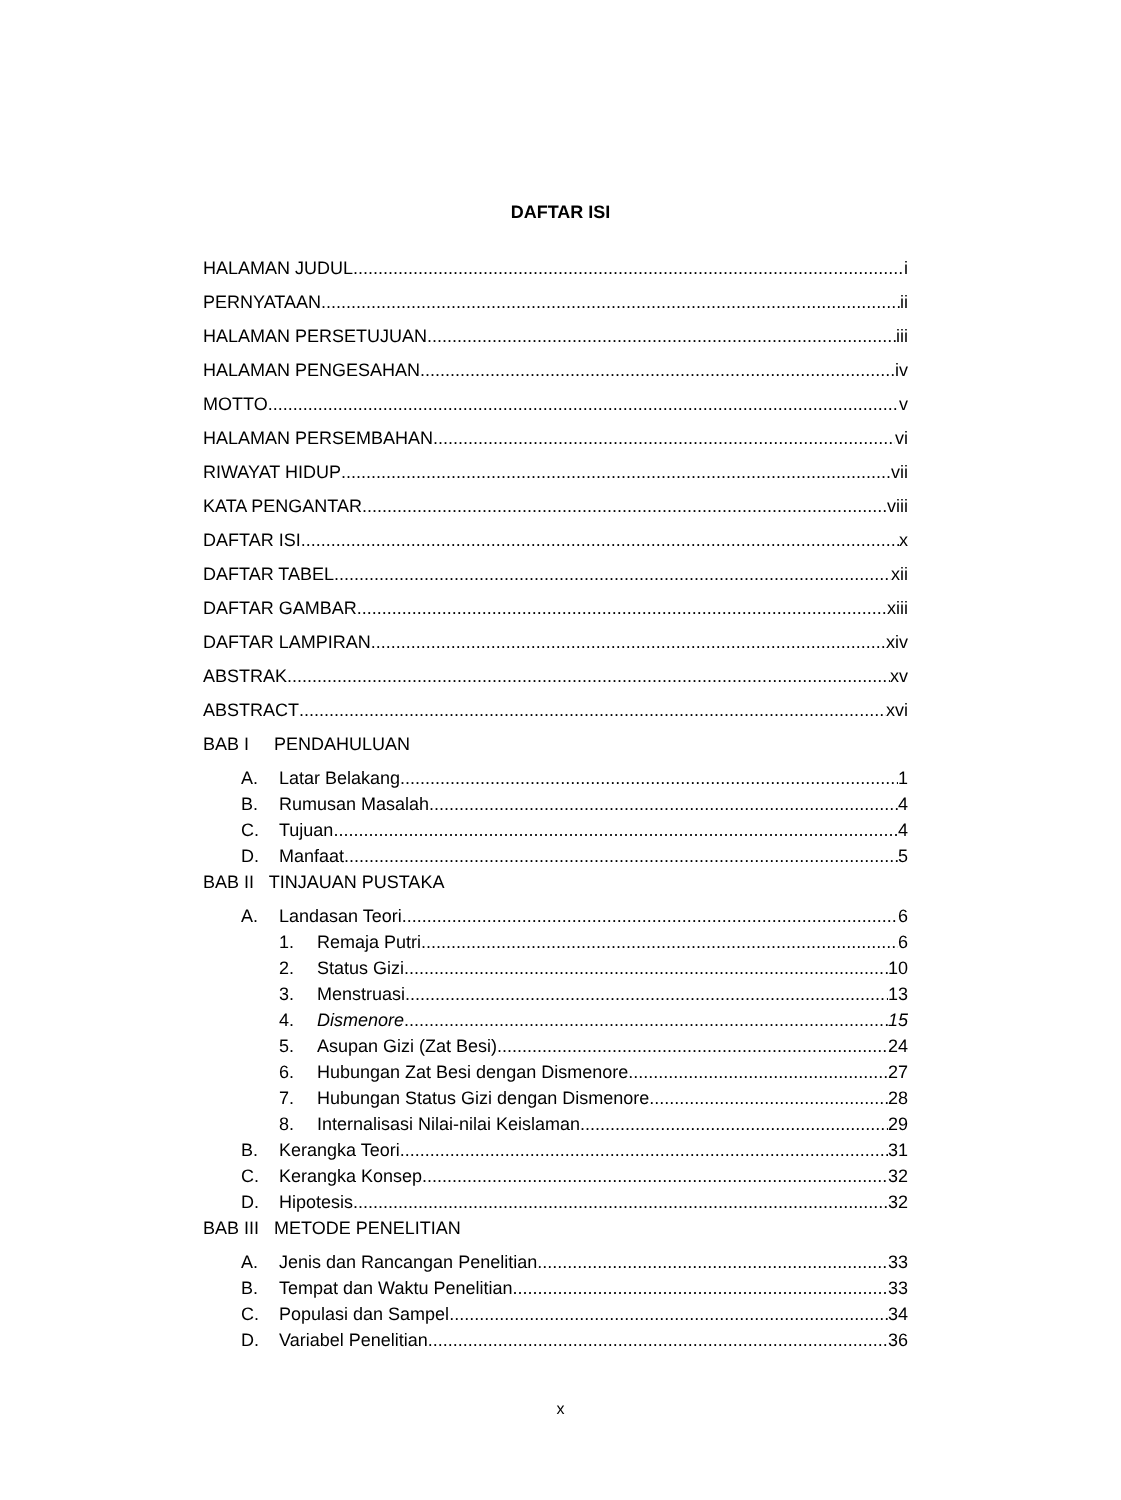DAFTAR ISI
HALAMAN JUDUL i
PERNYATAAN ii
HALAMAN PERSETUJUAN iii
HALAMAN PENGESAHAN iv
MOTTO v
HALAMAN PERSEMBAHAN vi
RIWAYAT HIDUP vii
KATA PENGANTAR viii
DAFTAR ISI x
DAFTAR TABEL xii
DAFTAR GAMBAR xiii
DAFTAR LAMPIRAN xiv
ABSTRAK xv
ABSTRACT xvi
BAB I PENDAHULUAN
A. Latar Belakang 1
B. Rumusan Masalah 4
C. Tujuan 4
D. Manfaat 5
BAB II TINJAUAN PUSTAKA
A. Landasan Teori 6
1. Remaja Putri 6
2. Status Gizi 10
3. Menstruasi 13
4. Dismenore 15
5. Asupan Gizi (Zat Besi) 24
6. Hubungan Zat Besi dengan Dismenore 27
7. Hubungan Status Gizi dengan Dismenore 28
8. Internalisasi Nilai-nilai Keislaman 29
B. Kerangka Teori 31
C. Kerangka Konsep 32
D. Hipotesis 32
BAB III METODE PENELITIAN
A. Jenis dan Rancangan Penelitian 33
B. Tempat dan Waktu Penelitian 33
C. Populasi dan Sampel 34
D. Variabel Penelitian 36
x